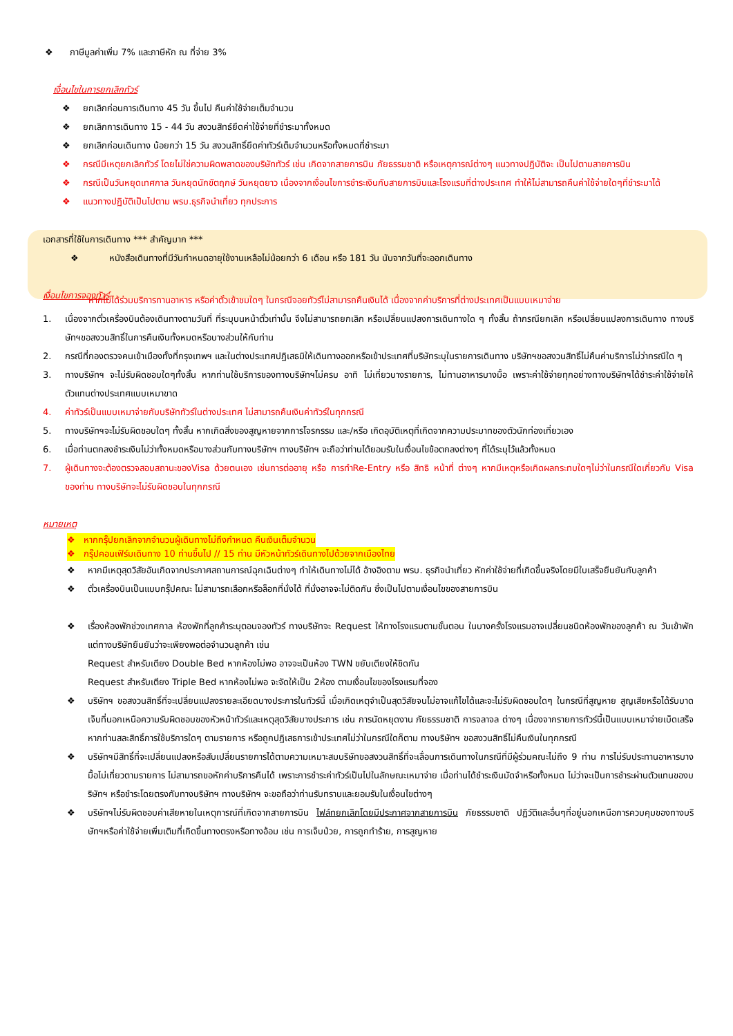❖ ภาษีมูลค่าเพิ่ม 7% และภาษีหัก ณ ที่จ่าย 3%
เงื่อนไขในการยกเลิกทัวร์
❖ ยกเลิกก่อนการเดินทาง 45 วัน ขึ้นไป คืนค่าใช้จ่ายเต็มจำนวน
❖ ยกเลิกการเดินทาง 15 - 44 วัน สงวนสิทธ์ยึดค่าใช้จ่ายที่ชำระมาทั้งหมด
❖ ยกเลิกก่อนเดินทาง น้อยกว่า 15 วัน สงวนสิทธิ์ยึดค่าทัวร์เต็มจำนวนหรือทั้งหมดที่ชำระมา
❖ กรณีมีเหตุยกเลิกทัวร์ โดยไม่ใช่ความผิดพลาดของบริษัททัวร์ เช่น เกิดจากสายการบิน ภัยธรรมชาติ หรือเหตุการณ์ต่างๆ แนวทางปฏิบัติจะ เป็นไปตามสายการบิน
❖ กรณีเป็นวันหยุดเทศกาล วันหยุดนักขัตฤกษ์ วันหยุดยาว เนื่องจากเงื่อนไขการชำระเงินกับสายการบินและโรงแรมที่ต่างประเทศ ทำให้ไม่สามารถคืนค่าใช้จ่ายใดๆที่ชำระมาได้
❖ แนวทางปฏิบัติเป็นไปตาม พรบ.ธุรกิจนำเที่ยว ทุกประการ
เอกสารที่ใช้ในการเดินทาง *** สำคัญมาก ***
❖ หนังสือเดินทางที่มีวันกำหนดอายุใช้งานเหลือไม่น้อยกว่า 6 เดือน หรือ 181 วัน นับจากวันที่จะออกเดินทาง
เงื่อนไขการจองทัวร์
หากไม่ได้ร่วมบริการทานอาหาร หรือค่าตั๋วเข้าชมใดๆ ในกรณีจอยทัวร์ไม่สามารถคืนเงินได้ เนื่องจากค่าบริการที่ต่างประเทศเป็นแบบเหมาจ่าย
1. เนื่องจากตั๋วเครื่องบินต้องเดินทางตามวันที่ ที่ระบุบนหน้าตั๋วเท่านั้น จึงไม่สามารถยกเลิก หรือเปลี่ยนแปลงการเดินทางใด ๆ ทั้งสิ้น ถ้ากรณียกเลิก หรือเปลี่ยนแปลงการเดินทาง ทางบริษัทฯขอสงวนสิทธิ์ในการคืนเงินทั้งหมดหรือบางส่วนให้กับท่าน
2. กรณีที่กองตรวจคนเข้าเมืองทั้งที่กรุงเทพฯ และในต่างประเทศปฏิเสธมิให้เดินทางออกหรือเข้าประเทศที่บริษัทระบุในรายการเดินทาง บริษัทฯขอสงวนสิทธิ์ไม่คืนค่าบริการไม่ว่ากรณีใด ๆ
3. ทางบริษัทฯ จะไม่รับผิดชอบใดๆทั้งสิ้น หากท่านใช้บริการของทางบริษัทฯไม่ครบ อาทิ ไม่เที่ยวบางรายการ, ไม่ทานอาหารบางมื้อ เพราะค่าใช้จ่ายทุกอย่างทางบริษัทฯได้ชำระค่าใช้จ่ายให้ตัวแทนต่างประเทศแบบเหมาขาด
4. ค่าทัวร์เป็นแบบเหมาจ่ายกับบริษัททัวร์ในต่างประเทศ ไม่สามารถคืนเงินค่าทัวร์ในทุกกรณี
5. ทางบริษัทฯจะไม่รับผิดชอบใดๆ ทั้งสิ้น หากเกิดสิ่งของสูญหายจากการโจรกรรม และ/หรือ เกิดอุบัติเหตุที่เกิดจากความประมาทของตัวนักท่องเที่ยวเอง
6. เมื่อท่านตกลงชำระเงินไม่ว่าทั้งหมดหรือบางส่วนกับทางบริษัทฯ ทางบริษัทฯ จะถือว่าท่านได้ยอมรับในเงื่อนไขข้อตกลงต่างๆ ที่ได้ระบุไว้แล้วทั้งหมด
7. ผู้เดินทางจะต้องตรวจสอบสถานะของVisa ด้วยตนเอง เช่นการต่ออายุ หรือ การทำRe-Entry หรือ สิทธิ หน้าที่ ต่างๆ หากมีเหตุหรือเกิดผลกระทบใดๆไม่ว่าในกรณีใดเกี่ยวกับ Visa ของท่าน ทางบริษัทจะไม่รับผิดชอบในทุกกรณี
หมายเหตุ
❖ หากกรุ๊ปยกเลิกจากจำนวนผู้เดินทางไม่ถึงกำหนด คืนเงินเต็มจำนวน
❖ กรุ๊ปคอนเฟิร์มเดินทาง 10 ท่านขึ้นไป // 15 ท่าน มีหัวหน้าทัวร์เดินทางไปด้วยจากเมืองไทย
❖ หากมีเหตุสุดวิสัยอันเกิดจากประกาศสถานการณ์ฉุกเฉินต่างๆ ทำให้เดินทางไม่ได้ อ้างอิงตาม พรบ. ธุรกิจนำเที่ยว หักค่าใช้จ่ายที่เกิดขึ้นจริงโดยมีใบเสร็จยืนยันกับลูกค้า
❖ ตั๋วเครื่องบินเป็นแบบกรุ๊ปคณะ ไม่สามารถเลือกหรือล็อกที่นั่งได้ ที่นั่งอาจจะไม่ติดกัน ซึ่งเป็นไปตามเงื่อนไขของสายการบิน
❖ เรื่องห้องพักช่วงเทศกาล ห้องพักที่ลูกค้าระบุตอนจองทัวร์ ทางบริษัทจะ Request ให้ทางโรงแรมตามขั้นตอน ในบางครั้งโรงแรมอาจเปลี่ยนชนิดห้องพักของลูกค้า ณ วันเข้าพัก แต่ทางบริษัทยืนยันว่าจะเพียงพอต่อจำนวนลูกค้า เช่น
Request สำหรับเตียง Double Bed หากห้องไม่พอ อาจจะเป็นห้อง TWN ขยับเตียงให้ชิดกัน
Request สำหรับเตียง Triple Bed หากห้องไม่พอ จะจัดให้เป็น 2ห้อง ตามเงื่อนไขของโรงแรมที่จอง
❖ บริษัทฯ ขอสงวนสิทธิ์ที่จะเปลี่ยนแปลงรายละเอียดบางประการในทัวร์นี้ เมื่อเกิดเหตุจำเป็นสุดวิสัยจนไม่อาจแก้ไขได้และจะไม่รับผิดชอบใดๆ ในกรณีที่สูญหาย สูญเสียหรือได้รับบาดเจ็บที่นอกเหนือความรับผิดชอบของหัวหน้าทัวร์และเหตุสุดวิสัยบางประการ เช่น การนัดหยุดงาน ภัยธรรมชาติ การจลาจล ต่างๆ เนื่องจากรายการทัวร์นี้เป็นแบบเหมาจ่ายเบ็ดเสร็จ หากท่านสละสิทธิ์การใช้บริการใดๆ ตามรายการ หรือถูกปฏิเสธการเข้าประเทศไม่ว่าในกรณีใดก็ตาม ทางบริษัทฯ ขอสงวนสิทธิ์ไม่คืนเงินในทุกกรณี
❖ บริษัทฯมีสิทธิ์ที่จะเปลี่ยนแปลงหรือสับเปลี่ยนรายการได้ตามความเหมาะสมบริษัทขอสงวนสิทธิ์ที่จะเลื่อนการเดินทางในกรณีที่มีผู้ร่วมคณะไม่ถึง 9 ท่าน การไม่รับประทานอาหารบางมื้อไม่เที่ยวตามรายการ ไม่สามารถขอหักค่าบริการคืนได้ เพราะการชำระค่าทัวร์เป็นไปในลักษณะเหมาจ่าย เมื่อท่านได้ชำระเงินมัดจำหรือทั้งหมด ไม่ว่าจะเป็นการชำระผ่านตัวแทนของบริษัทฯ หรือชำระโดยตรงกับทางบริษัทฯ ทางบริษัทฯ จะขอถือว่าท่านรับทราบและยอมรับในเงื่อนไขต่างๆ
❖ บริษัทฯไม่รับผิดชอบค่าเสียหายในเหตุการณ์ที่เกิดจากสายการบิน ไฟล์ทยกเลิกโดยมีประกาศจากสายการบิน ภัยธรรมชาติ ปฏิวัติและอื่นๆที่อยู่นอกเหนือการควบคุมของทางบริษัทฯหรือค่าใช้จ่ายเพิ่มเติมที่เกิดขึ้นทางตรงหรือทางอ้อม เช่น การเจ็บป่วย, การถูกทำร้าย, การสูญหาย